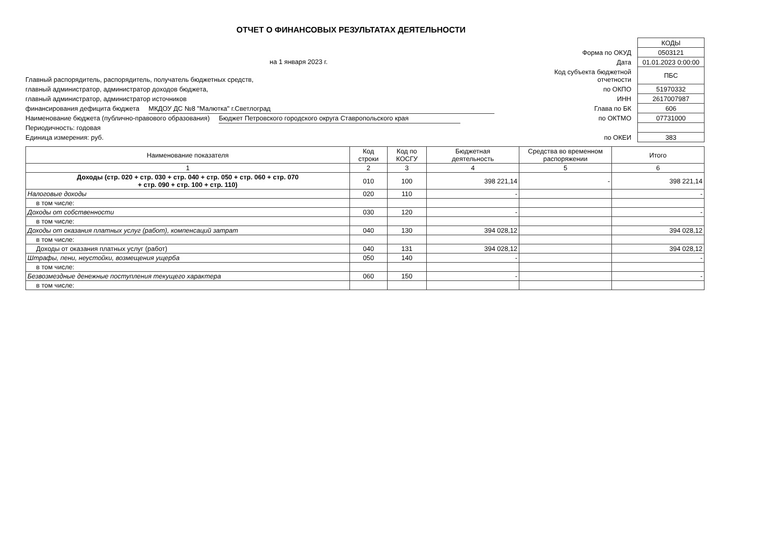ОТЧЕТ О ФИНАНСОВЫХ РЕЗУЛЬТАТАХ ДЕЯТЕЛЬНОСТИ
на 1 января 2023 г.
Главный распорядитель, распорядитель, получатель бюджетных средств,
главный администратор, администратор доходов бюджета,
главный администратор, администратор источников
финансирования дефицита бюджета МКДОУ ДС №8 "Малютка" г.Светлоград
Наименование бюджета (публично-правового образования) Бюджет Петровского городского округа Ставропольского края
Периодичность: годовая
Единица измерения: руб.
| | КОДЫ |
| Форма по ОКУД | 0503121 |
| Дата | 01.01.2023 0:00:00 |
| Код субъекта бюджетной отчетности | ПБС |
| по ОКПО | 51970332 |
| ИНН | 2617007987 |
| Глава по БК | 606 |
| по ОКТМО | 07731000 |
| по ОКЕИ | 383 |
| Наименование показателя | Код строки | Код по КОСГУ | Бюджетная деятельность | Средства во временном распоряжении | Итого |
| --- | --- | --- | --- | --- | --- |
| 1 | 2 | 3 | 4 | 5 | 6 |
| Доходы (стр. 020 + стр. 030 + стр. 040 + стр. 050 + стр. 060 + стр. 070 + стр. 090 + стр. 100 + стр. 110) | 010 | 100 | 398 221,14 | - | 398 221,14 |
| Налоговые доходы | 020 | 110 | - | | - |
| в том числе: | | | | | |
| Доходы от собственности | 030 | 120 | - | | - |
| в том числе: | | | | | |
| Доходы от оказания платных услуг (работ), компенсаций затрат | 040 | 130 | 394 028,12 | | 394 028,12 |
| в том числе: | | | | | |
| Доходы от оказания платных услуг (работ) | 040 | 131 | 394 028,12 | | 394 028,12 |
| Штрафы, пени, неустойки, возмещения ущерба | 050 | 140 | - | | - |
| в том числе: | | | | | |
| Безвозмездные денежные поступления текущего характера | 060 | 150 | - | | - |
| в том числе: | | | | | |